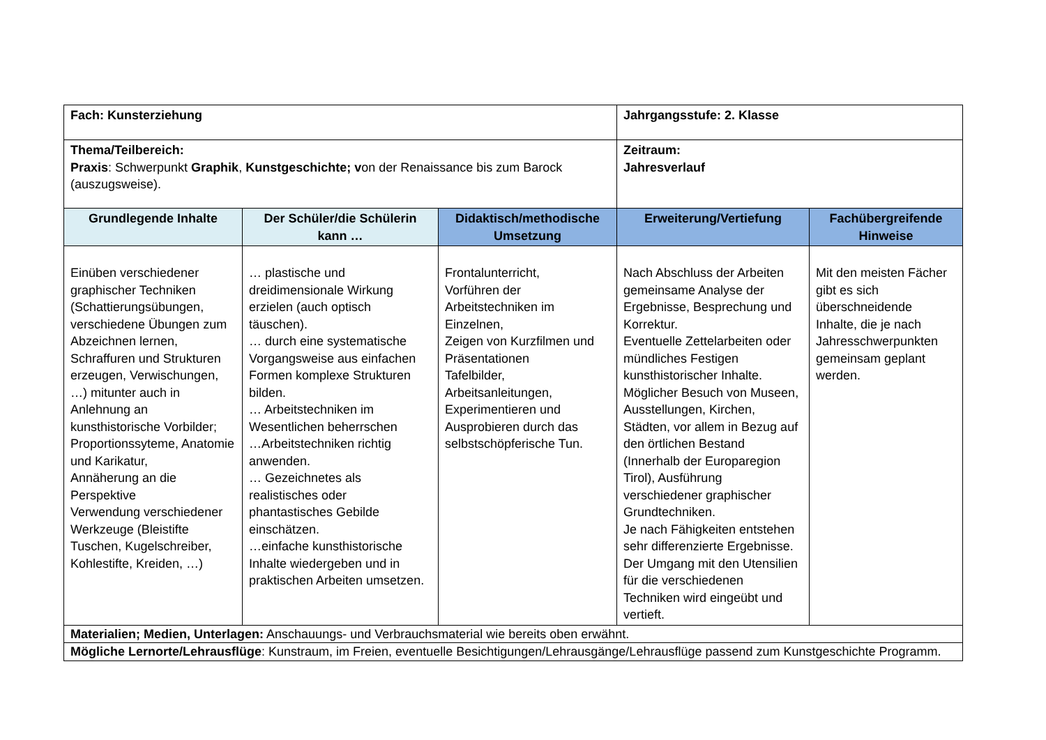| Fach: Kunsterziehung | | | Jahrgangsstufe: 2. Klasse | |
| Thema/Teilbereich: Praxis : Schwerpunkt Graphik , Kunstgeschichte; v on der Renaissance bis zum Barock (auszugsweise). | | | Zeitraum: Jahresverlauf | |
| Grundlegende Inhalte | Der Schüler/die Schülerin kann … | Didaktisch/methodische Umsetzung | Erweiterung/Vertiefung | Fachübergreifende Hinweise |
| Einüben verschiedener graphischer Techniken (Schattierungsübungen, verschiedene Übungen zum Abzeichnen lernen, Schraffuren und Strukturen erzeugen, Verwischungen, …) mitunter auch in Anlehnung an kunsthistorische Vorbilder; Proportionssyteme, Anatomie und Karikatur, Annäherung an die Perspektive Verwendung verschiedener Werkzeuge (Bleistifte Tuschen, Kugelschreiber, Kohlestifte, Kreiden, …) | … plastische und dreidimensionale Wirkung erzielen (auch optisch täuschen). … durch eine systematische Vorgangsweise aus einfachen Formen komplexe Strukturen bilden. … Arbeitstechniken im Wesentlichen beherrschen …Arbeitstechniken richtig anwenden. … Gezeichnetes als realistisches oder phantastisches Gebilde einschätzen. …einfache kunsthistorische Inhalte wiedergeben und in praktischen Arbeiten umsetzen. | Frontalunterricht, Vorführen der Arbeitstechniken im Einzelnen, Zeigen von Kurzfilmen und Präsentationen Tafelbilder, Arbeitsanleitungen, Experimentieren und Ausprobieren durch das selbstschöpferische Tun. | Nach Abschluss der Arbeiten gemeinsame Analyse der Ergebnisse, Besprechung und Korrektur. Eventuelle Zettelarbeiten oder mündliches Festigen kunsthistorischer Inhalte. Möglicher Besuch von Museen, Ausstellungen, Kirchen, Städten, vor allem in Bezug auf den örtlichen Bestand (Innerhalb der Europaregion Tirol), Ausführung verschiedener graphischer Grundtechniken. Je nach Fähigkeiten entstehen sehr differenzierte Ergebnisse. Der Umgang mit den Utensilien für die verschiedenen Techniken wird eingeübt und vertieft. | Mit den meisten Fächer gibt es sich überschneidende Inhalte, die je nach Jahresschwerpunkten gemeinsam geplant werden. |
| Materialien; Medien, Unterlagen: Anschauungs- und Verbrauchsmaterial wie bereits oben erwähnt. | | | | |
| Mögliche Lernorte/Lehrausflüge : Kunstraum, im Freien, eventuelle Besichtigungen/Lehrausgänge/Lehrausflüge passend zum Kunstgeschichte Programm. | | | | |